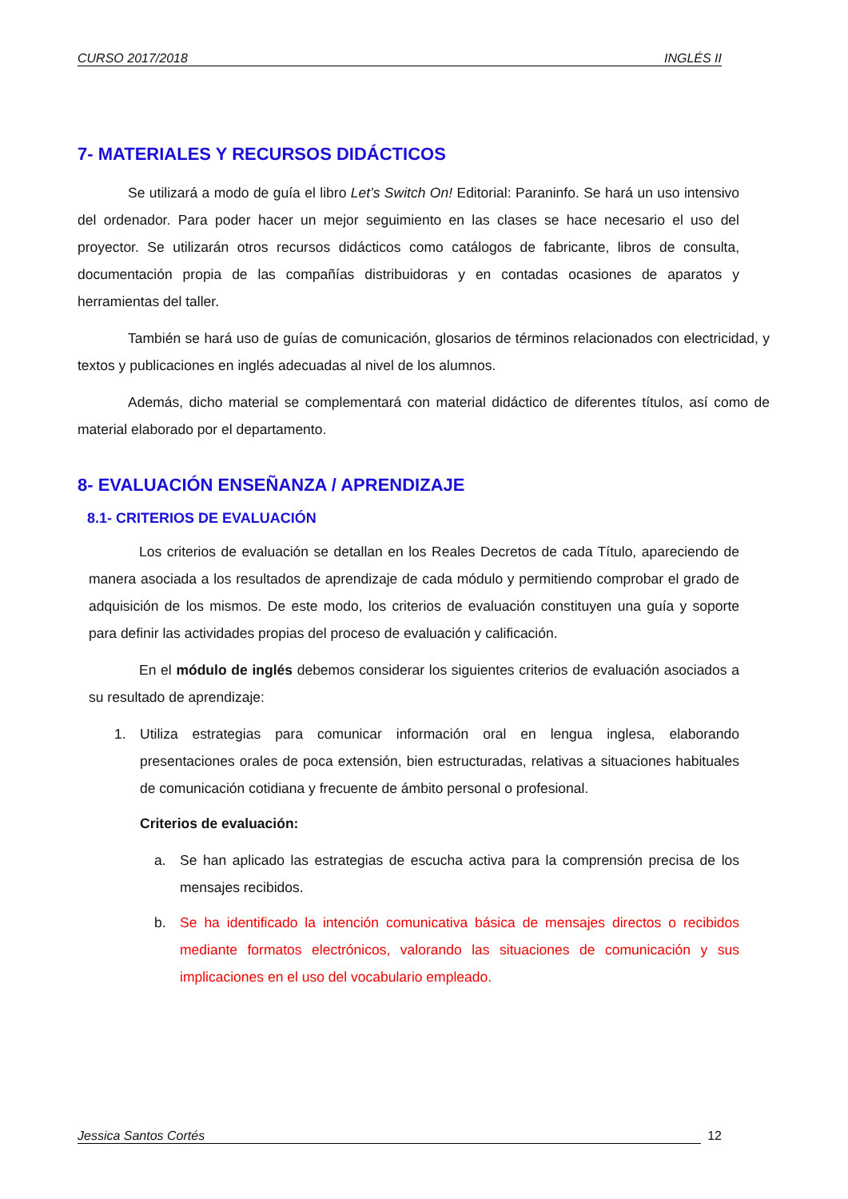CURSO 2017/2018 INGLÉS II
7- MATERIALES Y RECURSOS DIDÁCTICOS
Se utilizará a modo de guía el libro Let’s Switch On! Editorial: Paraninfo. Se hará un uso intensivo del ordenador. Para poder hacer un mejor seguimiento en las clases se hace necesario el uso del proyector. Se utilizarán otros recursos didácticos como catálogos de fabricante, libros de consulta, documentación propia de las compañías distribuidoras y en contadas ocasiones de aparatos y herramientas del taller.
También se hará uso de guías de comunicación, glosarios de términos relacionados con electricidad, y textos y publicaciones en inglés adecuadas al nivel de los alumnos.
Además, dicho material se complementará con material didáctico de diferentes títulos, así como de material elaborado por el departamento.
8- EVALUACIÓN ENSEÑANZA / APRENDIZAJE
8.1- CRITERIOS DE EVALUACIÓN
Los criterios de evaluación se detallan en los Reales Decretos de cada Título, apareciendo de manera asociada a los resultados de aprendizaje de cada módulo y permitiendo comprobar el grado de adquisición de los mismos. De este modo, los criterios de evaluación constituyen una guía y soporte para definir las actividades propias del proceso de evaluación y calificación.
En el módulo de inglés debemos considerar los siguientes criterios de evaluación asociados a su resultado de aprendizaje:
1. Utiliza estrategias para comunicar información oral en lengua inglesa, elaborando presentaciones orales de poca extensión, bien estructuradas, relativas a situaciones habituales de comunicación cotidiana y frecuente de ámbito personal o profesional.
Criterios de evaluación:
a. Se han aplicado las estrategias de escucha activa para la comprensión precisa de los mensajes recibidos.
b. Se ha identificado la intención comunicativa básica de mensajes directos o recibidos mediante formatos electrónicos, valorando las situaciones de comunicación y sus implicaciones en el uso del vocabulario empleado.
Jessica Santos Cortés 12